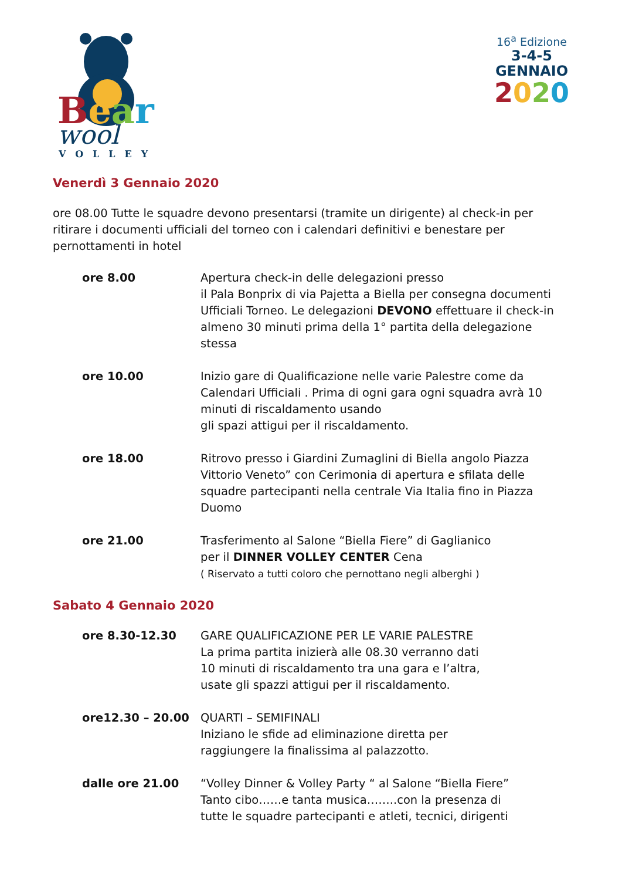Bear
wool
VOLLEY
16<sup>a</sup> Edizione
3-4-5
GENNAIO
2020
Venerdì 3 Gennaio 2020
ore 08.00 Tutte le squadre devono presentarsi (tramite un dirigente) al check-in per ritirare i documenti ufficiali del torneo con i calendari definitivi e benestare per pernottamenti in hotel
ore 8.00 Apertura check-in delle delegazioni presso
il Pala Bonprix di via Pajetta a Biella per consegna documenti Ufficiali Torneo. Le delegazioni DEVONO effettuare il check-in almeno 30 minuti prima della 1° partita della delegazione stessa
ore 10.00 Inizio gare di Qualificazione nelle varie Palestre come da Calendari Ufficiali . Prima di ogni gara ogni squadra avrà 10 minuti di riscaldamento usando
gli spazi attigui per il riscaldamento.
ore 18.00 Ritrovo presso i Giardini Zumaglini di Biella angolo Piazza Vittorio Veneto” con Cerimonia di apertura e sfilata delle squadre partecipanti nella centrale Via Italia fino in Piazza Duomo
ore 21.00 Trasferimento al Salone “Biella Fiere” di Gaglianico
per il DINNER VOLLEY CENTER Cena
( Riservato a tutti coloro che pernottano negli alberghi )
Sabato 4 Gennaio 2020
ore 8.30-12.30 GARE QUALIFICAZIONE PER LE VARIE PALESTRE
La prima partita inizierà alle 08.30 verranno dati
10 minuti di riscaldamento tra una gara e l’altra,
usate gli spazzi attigui per il riscaldamento.
ore12.30 – 20.00 QUARTI – SEMIFINALI
Iniziano le sfide ad eliminazione diretta per
raggiungere la finalissima al palazzotto.
dalle ore 21.00 “Volley Dinner & Volley Party “ al Salone “Biella Fiere”
Tanto cibo……e tanta musica……..con la presenza di
tutte le squadre partecipanti e atleti, tecnici, dirigenti